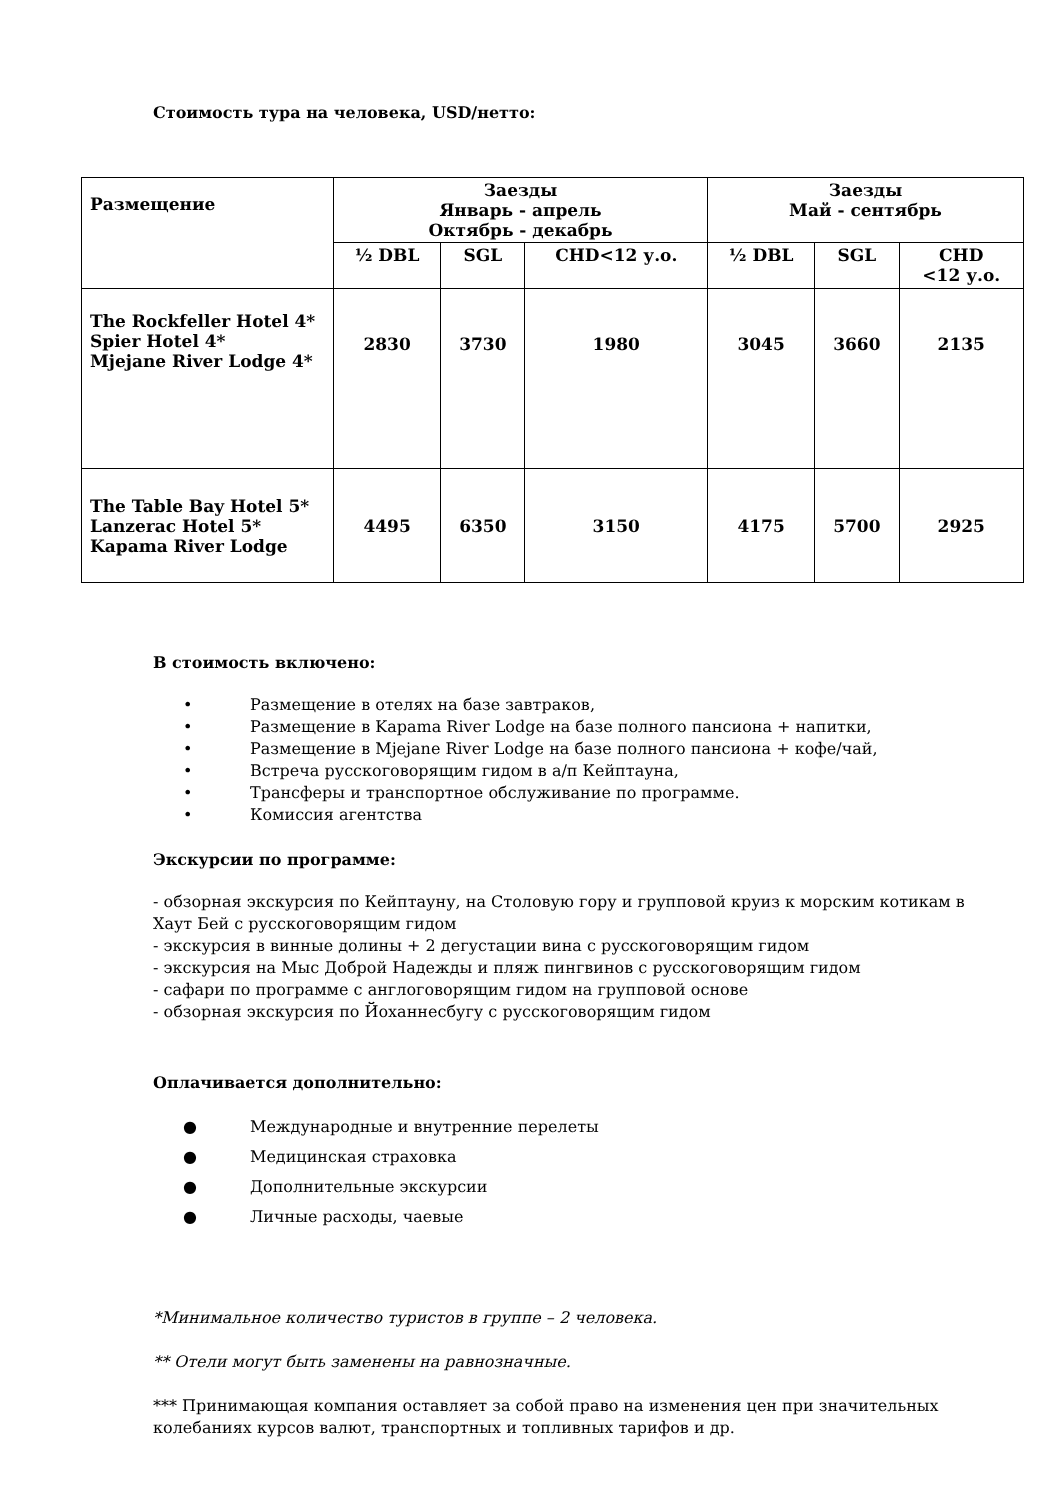Стоимость тура на человека, USD/нетто:
| Размещение | Заезды Январь - апрель Октябрь - декабрь | | | Заезды Май - сентябрь | | |
| --- | --- | --- | --- | --- | --- | --- |
| | ½ DBL | SGL | CHD<12 у.о. | ½ DBL | SGL | CHD <12 у.о. |
| The Rockfeller Hotel 4* Spier Hotel 4* Mjejane River Lodge 4* | 2830 | 3730 | 1980 | 3045 | 3660 | 2135 |
| The Table Bay Hotel 5* Lanzerac Hotel 5* Kapama River Lodge | 4495 | 6350 | 3150 | 4175 | 5700 | 2925 |
В стоимость включено:
• Размещение в отелях на базе завтраков,
• Размещение в Kapama River Lodge на базе полного пансиона + напитки,
• Размещение в Mjejane River Lodge на базе полного пансиона + кофе/чай,
• Встреча русскоговорящим гидом в а/п Кейптауна,
• Трансферы и транспортное обслуживание по программе.
• Комиссия агентства
Экскурсии по программе:
- обзорная экскурсия по Кейптауну, на Столовую гору и групповой круиз к морским котикам в Хаут Бей с русскоговорящим гидом
- экскурсия в винные долины + 2 дегустации вина с русскоговорящим гидом
- экскурсия на Мыс Доброй Надежды и пляж пингвинов с русскоговорящим гидом
- сафари по программе с англоговорящим гидом на групповой основе
- обзорная экскурсия по Йоханнесбугу с русскоговорящим гидом
Оплачивается дополнительно:
● Международные и внутренние перелеты
● Медицинская страховка
● Дополнительные экскурсии
● Личные расходы, чаевые
*Минимальное количество туристов в группе – 2 человека.
** Отели могут быть заменены на равнозначные.
*** Принимающая компания оставляет за собой право на изменения цен при значительных колебаниях курсов валют, транспортных и топливных тарифов и др.